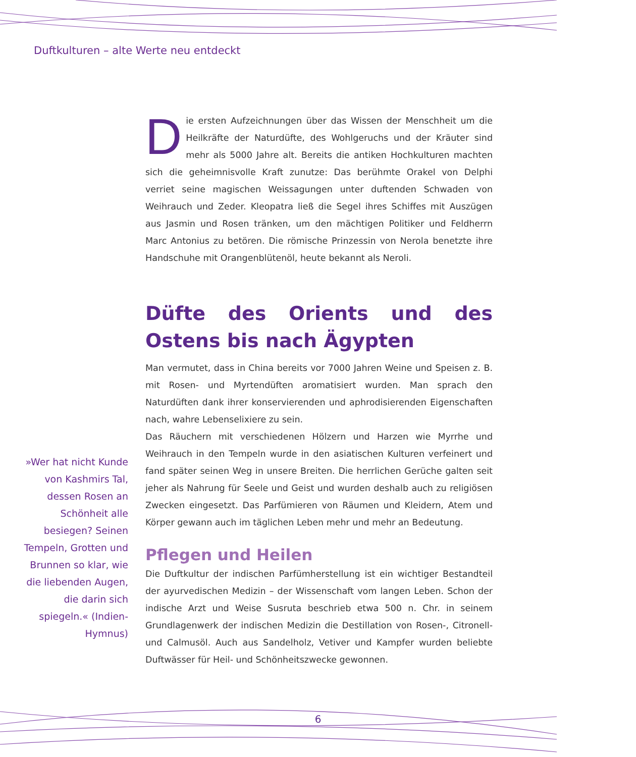Duftkulturen – alte Werte neu entdeckt
Die ersten Aufzeichnungen über das Wissen der Menschheit um die Heilkräfte der Naturdüfte, des Wohlgeruchs und der Kräuter sind mehr als 5000 Jahre alt. Bereits die antiken Hochkulturen machten sich die geheimnisvolle Kraft zunutze: Das berühmte Orakel von Delphi verriet seine magischen Weissagungen unter duftenden Schwaden von Weihrauch und Zeder. Kleopatra ließ die Segel ihres Schiffes mit Auszügen aus Jasmin und Rosen tränken, um den mächtigen Politiker und Feldherrn Marc Antonius zu betören. Die römische Prinzessin von Nerola benetzte ihre Handschuhe mit Orangenblütenöl, heute bekannt als Neroli.
Düfte des Orients und des Ostens bis nach Ägypten
Man vermutet, dass in China bereits vor 7000 Jahren Weine und Speisen z. B. mit Rosen- und Myrtendüften aromatisiert wurden. Man sprach den Naturdüften dank ihrer konservierenden und aphrodisierenden Eigenschaften nach, wahre Lebenselixiere zu sein.
Das Räuchern mit verschiedenen Hölzern und Harzen wie Myrrhe und Weihrauch in den Tempeln wurde in den asiatischen Kulturen verfeinert und fand später seinen Weg in unsere Breiten. Die herrlichen Gerüche galten seit jeher als Nahrung für Seele und Geist und wurden deshalb auch zu religiösen Zwecken eingesetzt. Das Parfümieren von Räumen und Kleidern, Atem und Körper gewann auch im täglichen Leben mehr und mehr an Bedeutung.
Pflegen und Heilen
Die Duftkultur der indischen Parfümherstellung ist ein wichtiger Bestandteil der ayurvedischen Medizin – der Wissenschaft vom langen Leben. Schon der indische Arzt und Weise Susruta beschrieb etwa 500 n. Chr. in seinem Grundlagenwerk der indischen Medizin die Destillation von Rosen-, Citronell- und Calmusöl. Auch aus Sandelholz, Vetiver und Kampfer wurden beliebte Duftwässer für Heil- und Schönheitszwecke gewonnen.
»Wer hat nicht Kunde von Kashmirs Tal, dessen Rosen an Schönheit alle besiegen? Seinen Tempeln, Grotten und Brunnen so klar, wie die liebenden Augen, die darin sich spiegeln.« (Indien-Hymnus)
6